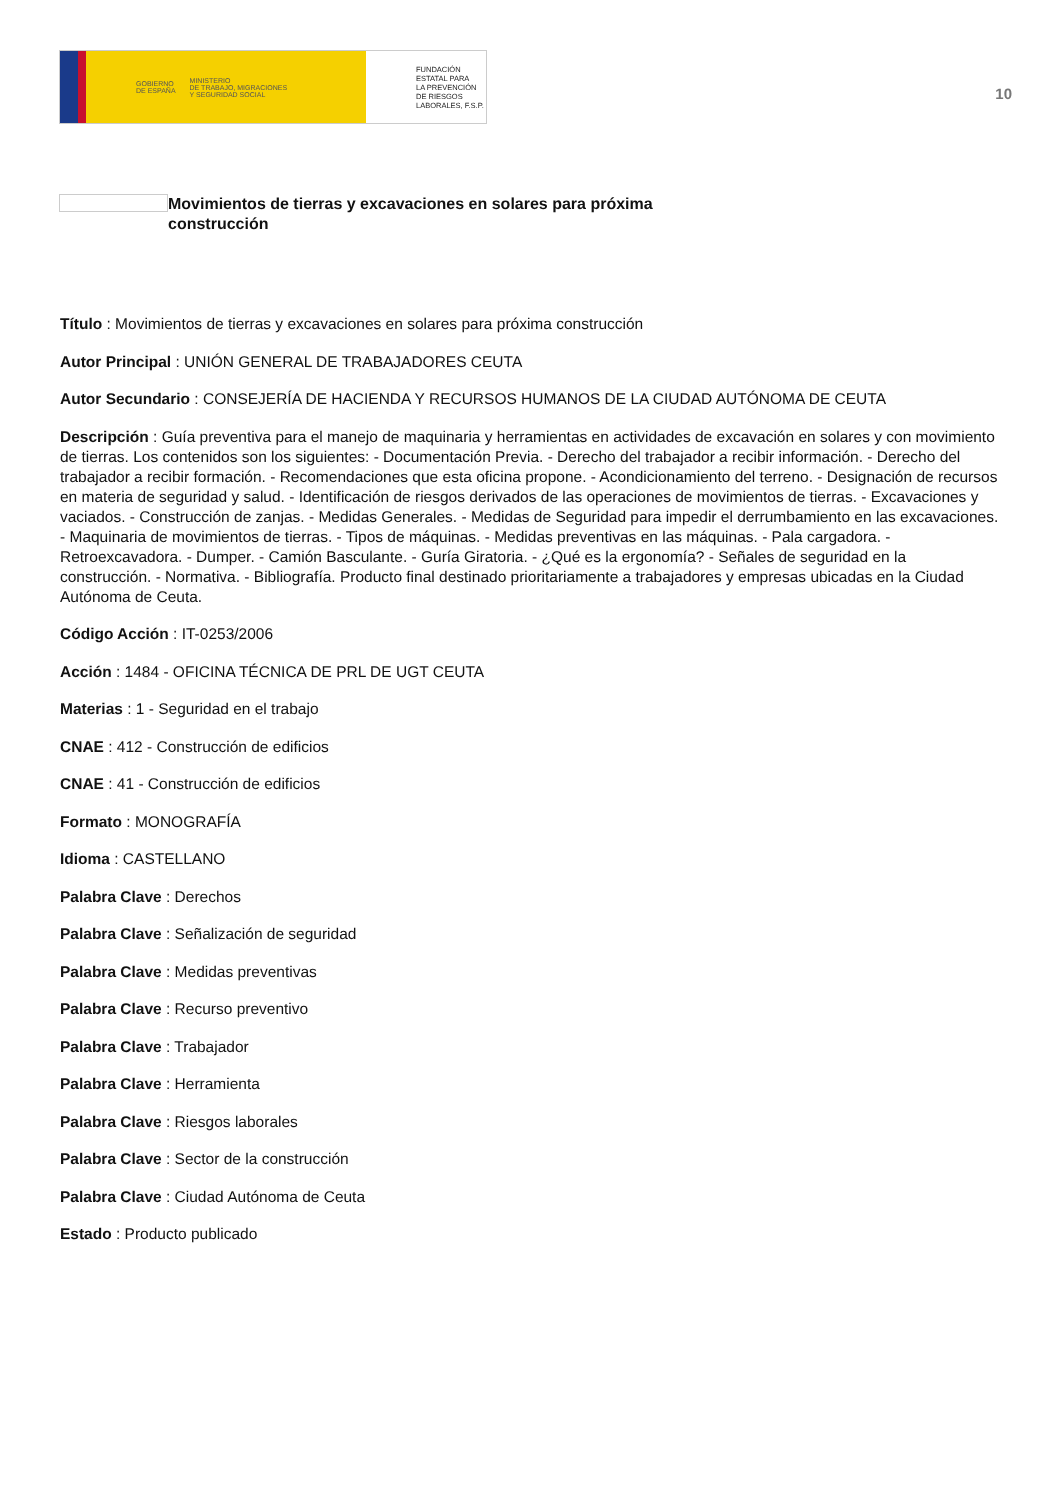GOBIERNO
DE ESPAÑA MINISTERIO
DE TRABAJO, MIGRACIONES
Y SEGURIDAD SOCIAL
FUNDACIÓN
ESTATAL PARA
LA PREVENCIÓN
DE RIESGOS
LABORALES, F.S.P.
10
Movimientos de tierras y excavaciones en solares para próxima construcción
Título : Movimientos de tierras y excavaciones en solares para próxima construcción
Autor Principal : UNIÓN GENERAL DE TRABAJADORES CEUTA
Autor Secundario : CONSEJERÍA DE HACIENDA Y RECURSOS HUMANOS DE LA CIUDAD AUTÓNOMA DE CEUTA
Descripción : Guía preventiva para el manejo de maquinaria y herramientas en actividades de excavación en solares y con movimiento de tierras. Los contenidos son los siguientes: - Documentación Previa. - Derecho del trabajador a recibir información. - Derecho del trabajador a recibir formación. - Recomendaciones que esta oficina propone. - Acondicionamiento del terreno. - Designación de recursos en materia de seguridad y salud. - Identificación de riesgos derivados de las operaciones de movimientos de tierras. - Excavaciones y vaciados. - Construcción de zanjas. - Medidas Generales. - Medidas de Seguridad para impedir el derrumbamiento en las excavaciones. - Maquinaria de movimientos de tierras. - Tipos de máquinas. - Medidas preventivas en las máquinas. - Pala cargadora. - Retroexcavadora. - Dumper. - Camión Basculante. - Guría Giratoria. - ¿Qué es la ergonomía? - Señales de seguridad en la construcción. - Normativa. - Bibliografía. Producto final destinado prioritariamente a trabajadores y empresas ubicadas en la Ciudad Autónoma de Ceuta.
Código Acción : IT-0253/2006
Acción : 1484 - OFICINA TÉCNICA DE PRL DE UGT CEUTA
Materias : 1 - Seguridad en el trabajo
CNAE : 412 - Construcción de edificios
CNAE : 41 - Construcción de edificios
Formato : MONOGRAFÍA
Idioma : CASTELLANO
Palabra Clave : Derechos
Palabra Clave : Señalización de seguridad
Palabra Clave : Medidas preventivas
Palabra Clave : Recurso preventivo
Palabra Clave : Trabajador
Palabra Clave : Herramienta
Palabra Clave : Riesgos laborales
Palabra Clave : Sector de la construcción
Palabra Clave : Ciudad Autónoma de Ceuta
Estado : Producto publicado